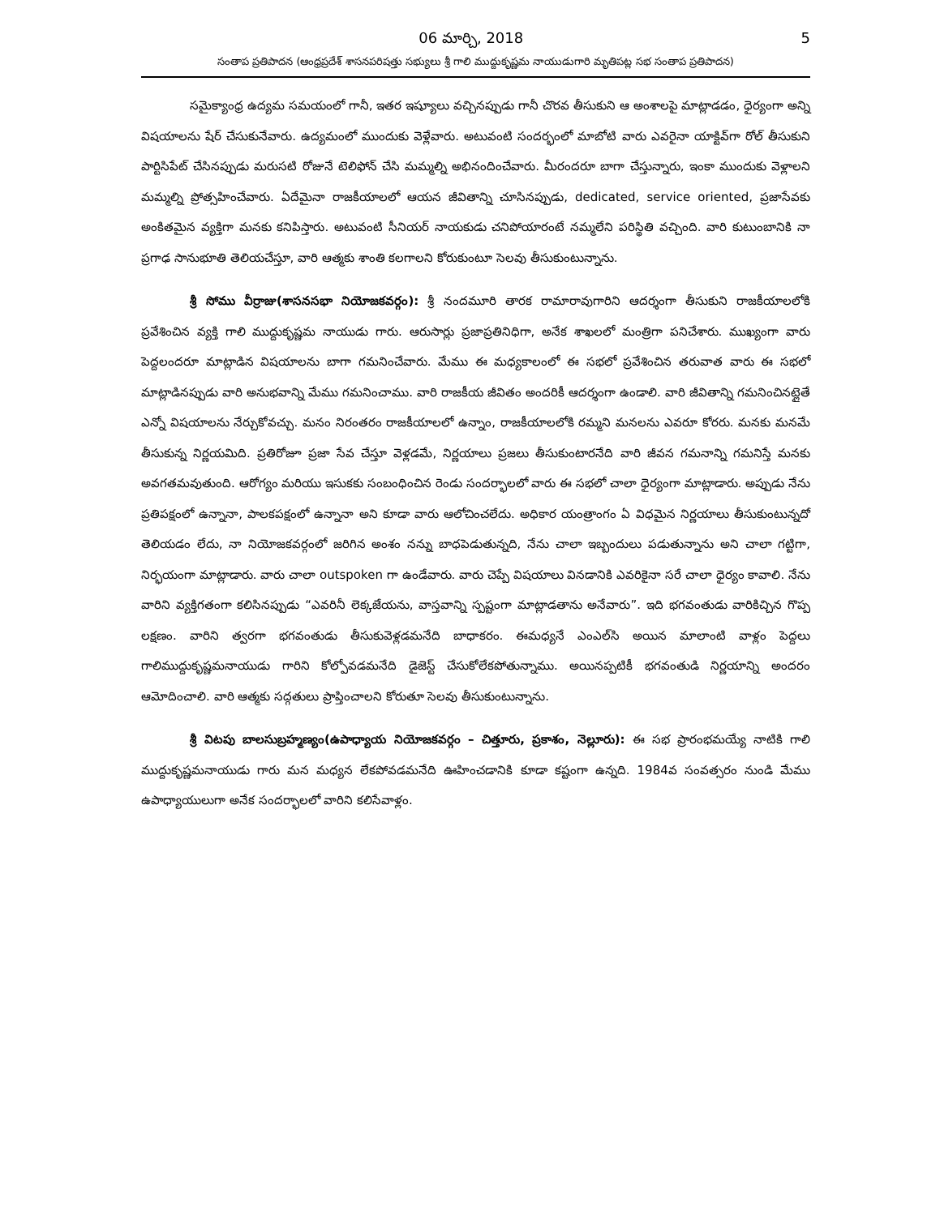06 మార్చి, 2018 5
సంతాప ప్రతిపాదన (ఆంధ్రప్రదేశ్ శాసనపరిషత్తు సభ్యులు శ్రీ గాలి ముద్దుకృష్ణమ నాయుడుగారి మృతిపట్ల సభ సంతాప ప్రతిపాదన)
సమైక్యాంధ్ర ఉద్యమ సమయంలో గానీ, ఇతర ఇష్యూలు వచ్చినప్పుడు గానీ చొరవ తీసుకుని ఆ అంశాలపై మాట్లాడడం, ధైర్యంగా అన్ని విషయాలను షేర్ చేసుకునేవారు. ఉద్యమంలో ముందుకు వెళ్లేవారు. అటువంటి సందర్భంలో మాబోటి వారు ఎవరైనా యాక్టివ్‌గా రోల్ తీసుకుని పార్టిసిపేట్ చేసినప్పుడు మరుసటి రోజునే టెలిఫోన్ చేసి మమ్మల్ని అభినందించేవారు. మీరందరూ బాగా చేస్తున్నారు, ఇంకా ముందుకు వెళ్లాలని మమ్మల్ని ప్రోత్సహించేవారు. ఏదేమైనా రాజకీయాలలో ఆయన జీవితాన్ని చూసినప్పుడు, dedicated, service oriented, ప్రజాసేవకు అంకితమైన వ్యక్తిగా మనకు కనిపిస్తారు. అటువంటి సీనియర్ నాయకుడు చనిపోయారంటే నమ్మలేని పరిస్థితి వచ్చింది. వారి కుటుంబానికి నా ప్రగాఢ సానుభూతి తెలియచేస్తూ, వారి ఆత్మకు శాంతి కలగాలని కోరుకుంటూ సెలవు తీసుకుంటున్నాను.
శ్రీ సోము వీర్రాజు(శాసనసభా నియోజకవర్గం): శ్రీ నందమూరి తారక రామారావుగారిని ఆదర్శంగా తీసుకుని రాజకీయాలలోకి ప్రవేశించిన వ్యక్తి గాలి ముద్దుకృష్ణమ నాయుడు గారు. ఆరుసార్లు ప్రజాప్రతినిధిగా, అనేక శాఖలలో మంత్రిగా పనిచేశారు. ముఖ్యంగా వారు పెద్దలందరూ మాట్లాడిన విషయాలను బాగా గమనించేవారు. మేము ఈ మధ్యకాలంలో ఈ సభలో ప్రవేశించిన తరువాత వారు ఈ సభలో మాట్లాడినప్పుడు వారి అనుభవాన్ని మేము గమనించాము. వారి రాజకీయ జీవితం అందరికీ ఆదర్శంగా ఉండాలి. వారి జీవితాన్ని గమనించినట్లైతే ఎన్నో విషయాలను నేర్చుకోవచ్చు. మనం నిరంతరం రాజకీయాలలో ఉన్నాం, రాజకీయాలలోకి రమ్మని మనలను ఎవరూ కోరరు. మనకు మనమే తీసుకున్న నిర్ణయమిది. ప్రతిరోజూ ప్రజా సేవ చేస్తూ వెళ్లడమే, నిర్ణయాలు ప్రజలు తీసుకుంటారనేది వారి జీవన గమనాన్ని గమనిస్తే మనకు అవగతమవుతుంది. ఆరోగ్యం మరియు ఇసుకకు సంబంధించిన రెండు సందర్భాలలో వారు ఈ సభలో చాలా ధైర్యంగా మాట్లాడారు. అప్పుడు నేను ప్రతిపక్షంలో ఉన్నానా, పాలకపక్షంలో ఉన్నానా అని కూడా వారు ఆలోచించలేదు. అధికార యంత్రాంగం ఏ విధమైన నిర్ణయాలు తీసుకుంటున్నదో తెలియడం లేదు, నా నియోజకవర్గంలో జరిగిన అంశం నన్ను బాధపెడుతున్నది, నేను చాలా ఇబ్బందులు పడుతున్నాను అని చాలా గట్టిగా, నిర్భయంగా మాట్లాడారు. వారు చాలా outspoken గా ఉండేవారు. వారు చెప్పే విషయాలు వినడానికి ఎవరికైనా సరే చాలా ధైర్యం కావాలి. నేను వారిని వ్యక్తిగతంగా కలిసినప్పుడు “ఎవరినీ లెక్కజేయను, వాస్తవాన్ని స్పష్టంగా మాట్లాడతాను అనేవారు”. ఇది భగవంతుడు వారికిచ్చిన గొప్ప లక్షణం. వారిని త్వరగా భగవంతుడు తీసుకువెళ్లడమనేది బాధాకరం. ఈమధ్యనే ఎంఎల్‌సి అయిన మాలాంటి వాళ్లం పెద్దలు గాలిముద్దుకృష్ణమనాయుడు గారిని కోల్పోవడమనేది డైజెస్ట్ చేసుకోలేకపోతున్నాము. అయినప్పటికీ భగవంతుడి నిర్ణయాన్ని అందరం ఆమోదించాలి. వారి ఆత్మకు సద్గతులు ప్రాప్తించాలని కోరుతూ సెలవు తీసుకుంటున్నాను.
శ్రీ విటపు బాలసుబ్రహ్మణ్యం(ఉపాధ్యాయ నియోజకవర్గం – చిత్తూరు, ప్రకాశం, నెల్లూరు): ఈ సభ ప్రారంభమయ్యే నాటికి గాలి ముద్దుకృష్ణమనాయుడు గారు మన మధ్యన లేకపోవడమనేది ఊహించడానికి కూడా కష్టంగా ఉన్నది. 1984వ సంవత్సరం నుండి మేము ఉపాధ్యాయులుగా అనేక సందర్భాలలో వారిని కలిసేవాళ్లం.